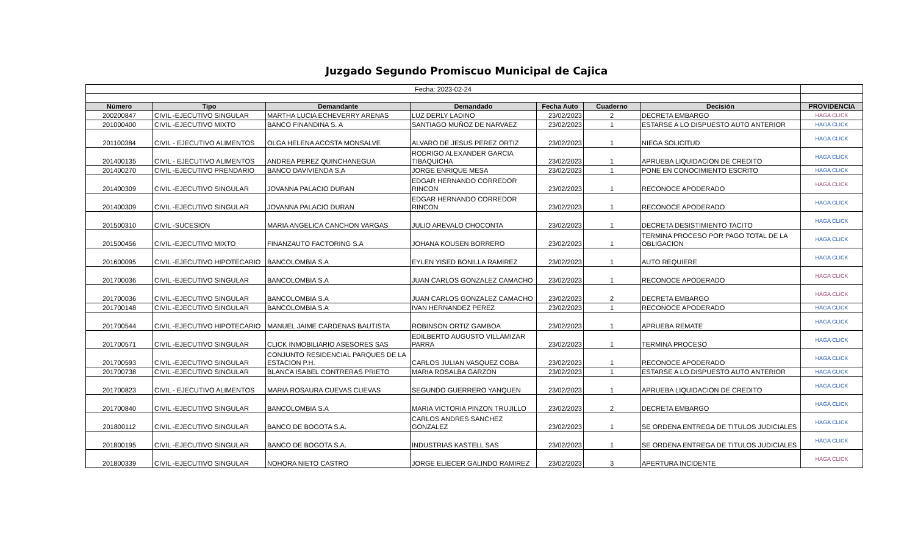Juzgado Segundo Promiscuo Municipal de Cajica
| Fecha: 2023-02-24 | | | | | | | |
| Número | Tipo | Demandante | Demandado | Fecha Auto | Cuaderno | Decisión | PROVIDENCIA |
| 200200847 | CIVIL -EJECUTIVO SINGULAR | MARTHA LUCIA ECHEVERRY ARENAS | LUZ DERLY LADINO | 23/02/2023 | 2 | DECRETA EMBARGO | HAGA CLICK |
| 201000400 | CIVIL -EJECUTIVO MIXTO | BANCO FINANDINA S. A | SANTIAGO MUÑOZ DE NARVAEZ | 23/02/2023 | 1 | ESTARSE A LO DISPUESTO AUTO ANTERIOR | HAGA CLICK |
| 201100384 | CIVIL - EJECUTIVO ALIMENTOS | OLGA HELENA ACOSTA MONSALVE | ALVARO DE JESUS PEREZ ORTIZ | 23/02/2023 | 1 | NIEGA SOLICITUD | HAGA CLICK |
| 201400135 | CIVIL - EJECUTIVO ALIMENTOS | ANDREA PEREZ QUINCHANEGUA | RODRIGO ALEXANDER GARCIA TIBAQUICHA | 23/02/2023 | 1 | APRUEBA LIQUIDACION DE CREDITO | HAGA CLICK |
| 201400270 | CIVIL -EJECUTIVO PRENDARIO | BANCO DAVIVIENDA S.A | JORGE ENRIQUE MESA | 23/02/2023 | 1 | PONE EN CONOCIMIENTO ESCRITO | HAGA CLICK |
| 201400309 | CIVIL -EJECUTIVO SINGULAR | JOVANNA PALACIO DURAN | EDGAR HERNANDO CORREDOR RINCON | 23/02/2023 | 1 | RECONOCE APODERADO | HAGA CLICK |
| 201400309 | CIVIL -EJECUTIVO SINGULAR | JOVANNA PALACIO DURAN | EDGAR HERNANDO CORREDOR RINCON | 23/02/2023 | 1 | RECONOCE APODERADO | HAGA CLICK |
| 201500310 | CIVIL -SUCESION | MARIA ANGELICA CANCHON VARGAS | JULIO AREVALO CHOCONTA | 23/02/2023 | 1 | DECRETA DESISTIMIENTO TACITO | HAGA CLICK |
| 201500456 | CIVIL -EJECUTIVO MIXTO | FINANZAUTO FACTORING S.A | JOHANA KOUSEN BORRERO | 23/02/2023 | 1 | TERMINA PROCESO POR PAGO TOTAL DE LA OBLIGACION | HAGA CLICK |
| 201600095 | CIVIL -EJECUTIVO HIPOTECARIO | BANCOLOMBIA S.A | EYLEN YISED BONILLA RAMIREZ | 23/02/2023 | 1 | AUTO REQUIERE | HAGA CLICK |
| 201700036 | CIVIL -EJECUTIVO SINGULAR | BANCOLOMBIA S.A | JUAN CARLOS GONZALEZ CAMACHO | 23/02/2023 | 1 | RECONOCE APODERADO | HAGA CLICK |
| 201700036 | CIVIL -EJECUTIVO SINGULAR | BANCOLOMBIA S.A | JUAN CARLOS GONZALEZ CAMACHO | 23/02/2023 | 2 | DECRETA EMBARGO | HAGA CLICK |
| 201700148 | CIVIL -EJECUTIVO SINGULAR | BANCOLOMBIA S.A | IVAN HERNANDEZ PEREZ | 23/02/2023 | 1 | RECONOCE APODERADO | HAGA CLICK |
| 201700544 | CIVIL -EJECUTIVO HIPOTECARIO | MANUEL JAIME CARDENAS BAUTISTA | ROBINSON ORTIZ GAMBOA | 23/02/2023 | 1 | APRUEBA REMATE | HAGA CLICK |
| 201700571 | CIVIL -EJECUTIVO SINGULAR | CLICK INMOBILIARIO ASESORES SAS | EDILBERTO AUGUSTO VILLAMIZAR PARRA | 23/02/2023 | 1 | TERMINA PROCESO | HAGA CLICK |
| 201700593 | CIVIL -EJECUTIVO SINGULAR | CONJUNTO RESIDENCIAL PARQUES DE LA ESTACION P.H. | CARLOS JULIAN VASQUEZ COBA | 23/02/2023 | 1 | RECONOCE APODERADO | HAGA CLICK |
| 201700738 | CIVIL -EJECUTIVO SINGULAR | BLANCA ISABEL CONTRERAS PRIETO | MARIA ROSALBA GARZON | 23/02/2023 | 1 | ESTARSE A LO DISPUESTO AUTO ANTERIOR | HAGA CLICK |
| 201700823 | CIVIL - EJECUTIVO ALIMENTOS | MARIA ROSAURA CUEVAS CUEVAS | SEGUNDO GUERRERO YANQUEN | 23/02/2023 | 1 | APRUEBA LIQUIDACION DE CREDITO | HAGA CLICK |
| 201700840 | CIVIL -EJECUTIVO SINGULAR | BANCOLOMBIA S.A | MARIA VICTORIA PINZON TRUJILLO | 23/02/2023 | 2 | DECRETA EMBARGO | HAGA CLICK |
| 201800112 | CIVIL -EJECUTIVO SINGULAR | BANCO DE BOGOTA S.A. | CARLOS ANDRES SANCHEZ GONZALEZ | 23/02/2023 | 1 | SE ORDENA ENTREGA DE TITULOS JUDICIALES | HAGA CLICK |
| 201800195 | CIVIL -EJECUTIVO SINGULAR | BANCO DE BOGOTA S.A. | INDUSTRIAS KASTELL SAS | 23/02/2023 | 1 | SE ORDENA ENTREGA DE TITULOS JUDICIALES | HAGA CLICK |
| 201800339 | CIVIL -EJECUTIVO SINGULAR | NOHORA NIETO CASTRO | JORGE ELIECER GALINDO RAMIREZ | 23/02/2023 | 3 | APERTURA INCIDENTE | HAGA CLICK |